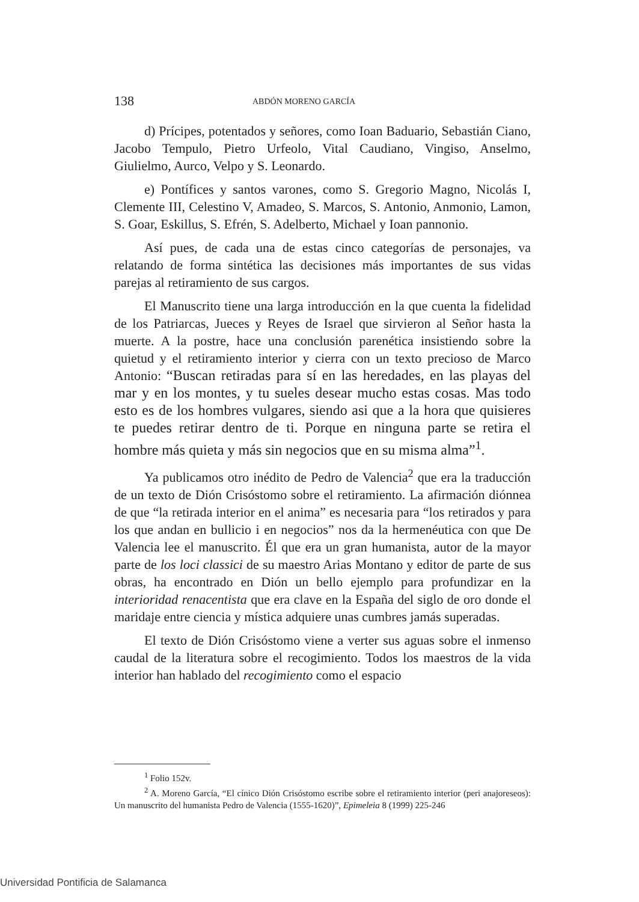138 ABDÓN MORENO GARCÍA
d) Prícipes, potentados y señores, como Ioan Baduario, Sebastián Ciano, Jacobo Tempulo, Pietro Urfeolo, Vital Caudiano, Vingiso, Anselmo, Giulielmo, Aurco, Velpo y S. Leonardo.
e) Pontífices y santos varones, como S. Gregorio Magno, Nicolás I, Clemente III, Celestino V, Amadeo, S. Marcos, S. Antonio, Anmonio, Lamon, S. Goar, Eskillus, S. Efrén, S. Adelberto, Michael y Ioan pannonio.
Así pues, de cada una de estas cinco categorías de personajes, va relatando de forma sintética las decisiones más importantes de sus vidas parejas al retiramiento de sus cargos.
El Manuscrito tiene una larga introducción en la que cuenta la fidelidad de los Patriarcas, Jueces y Reyes de Israel que sirvieron al Señor hasta la muerte. A la postre, hace una conclusión parenética insistiendo sobre la quietud y el retiramiento interior y cierra con un texto precioso de Marco Antonio: “Buscan retiradas para sí en las heredades, en las playas del mar y en los montes, y tu sueles desear mucho estas cosas. Mas todo esto es de los hombres vulgares, siendo asi que a la hora que quisieres te puedes retirar dentro de ti. Porque en ninguna parte se retira el hombre más quieta y más sin negocios que en su misma alma”<sup>1</sup>.
Ya publicamos otro inédito de Pedro de Valencia<sup>2</sup> que era la traducción de un texto de Dión Crisóstomo sobre el retiramiento. La afirmación diónnea de que “la retirada interior en el anima” es necesaria para “los retirados y para los que andan en bullicio i en negocios” nos da la hermenéutica con que De Valencia lee el manuscrito. Él que era un gran humanista, autor de la mayor parte de los loci classici de su maestro Arias Montano y editor de parte de sus obras, ha encontrado en Dión un bello ejemplo para profundizar en la interioridad renacentista que era clave en la España del siglo de oro donde el maridaje entre ciencia y mística adquiere unas cumbres jamás superadas.
El texto de Dión Crisóstomo viene a verter sus aguas sobre el inmenso caudal de la literatura sobre el recogimiento. Todos los maestros de la vida interior han hablado del recogimiento como el espacio
<sup>1</sup> Folio 152v.
<sup>2</sup> A. Moreno García, “El cínico Dión Crisóstomo escribe sobre el retiramiento interior (peri anajoreseos): Un manuscrito del humanista Pedro de Valencia (1555-1620)”, Epimeleia 8 (1999) 225-246
Universidad Pontificia de Salamanca